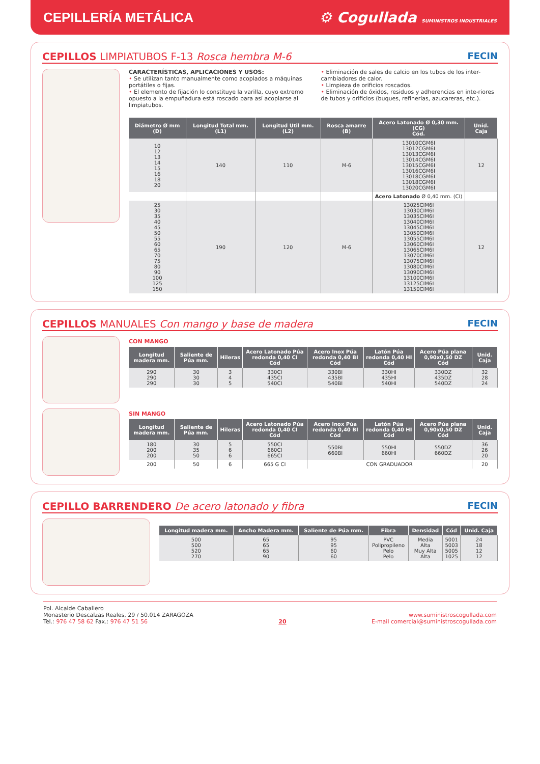CEPILLERÍA METÁLICA
⚙ Cogullada SUMINISTROS INDUSTRIALES
CEPILLOS LIMPIATUBOS F-13 Rosca hembra M-6 FECIN
CARACTERÍSTICAS, APLICACIONES Y USOS:
• Se utilizan tanto manualmente como acoplados a máquinas portátiles o fijas.
• El elemento de fijación lo constituye la varilla, cuyo extremo opuesto a la empuñadura está roscado para así acoplarse al limpiatubos.
• Eliminación de sales de calcio en los tubos de los inter-cambiadores de calor.
• Limpieza de orificios roscados.
• Eliminación de óxidos, residuos y adherencias en inte-riores de tubos y orificios (buques, refinerías, azucareras, etc.).
| Diámetro Ø mm (D) | Longitud Total mm. (L1) | Longitud Util mm. (L2) | Rosca amarre (B) | Acero Latonado Ø 0,30 mm. (CG) Cód. | Unid. Caja |
| --- | --- | --- | --- | --- | --- |
| 10 12 13 14 15 16 18 20 | 140 | 110 | M-6 | 13010CGM6I 13012CGM6I 13013CGM6I 13014CGM6I 13015CGM6I 13016CGM6I 13018CGM6I 13018CGM6I 13020CGM6I | 12 |
| | | | | Acero Latonado Ø 0,40 mm. (CI) | |
| 25 30 35 40 45 50 55 60 65 70 75 80 90 100 125 150 | 190 | 120 | M-6 | 13025CIM6I 13030CIM6I 13035CIM6I 13040CIM6I 13045CIM6I 13050CIM6I 13055CIM6I 13060CIM6I 13065CIM6I 13070CIM6I 13075CIM6I 13080CIM6I 13090CIM6I 13100CIM6I 13125CIM6I 13150CIM6I | 12 |
CEPILLOS MANUALES Con mango y base de madera FECIN
CON MANGO
| Longitud madera mm. | Saliente de Púa mm. | Hileras | Acero Latonado Púa redonda 0,40 CI Cód | Acero Inox Púa redonda 0,40 BI Cód | Latón Púa redonda 0,40 HI Cód | Acero Púa plana 0,90x0,50 DZ Cód | Unid. Caja |
| --- | --- | --- | --- | --- | --- | --- | --- |
| 290 290 290 | 30 30 30 | 3 4 5 | 330CI 435CI 540CI | 330BI 435BI 540BI | 330HI 435HI 540HI | 330DZ 435DZ 540DZ | 32 28 24 |
SIN MANGO
| Longitud madera mm. | Saliente de Púa mm. | Hileras | Acero Latonado Púa redonda 0,40 CI Cód | Acero Inox Púa redonda 0,40 BI Cód | Latón Púa redonda 0,40 HI Cód | Acero Púa plana 0,90x0,50 DZ Cód | Unid. Caja |
| --- | --- | --- | --- | --- | --- | --- | --- |
| 180 200 200 | 30 35 50 | 5 6 6 | 550CI 660CI 665CI | 550BI 660BI | 550HI 660HI | 550DZ 660DZ | 36 26 20 |
| 200 | 50 | 6 | 665 G CI | CON GRADUADOR | | | 20 |
CEPILLO BARRENDERO De acero latonado y fibra FECIN
| Longitud madera mm. | Ancho Madera mm. | Saliente de Púa mm. | Fibra | Densidad | Cód | Unid. Caja |
| --- | --- | --- | --- | --- | --- | --- |
| 500 500 520 270 | 65 65 65 90 | 95 95 60 60 | PVC Polipropileno Pelo Pelo | Media Alta Muy Alta Alta | 5001 5003 5005 1025 | 24 18 12 12 |
Pol. Alcalde Caballero
Monasterio Descalzas Reales, 29 / 50.014 ZARAGOZA
Tel.: 976 47 58 62 Fax.: 976 47 51 56
20
www.suministroscogullada.com
E-mail comercial@suministroscogullada.com